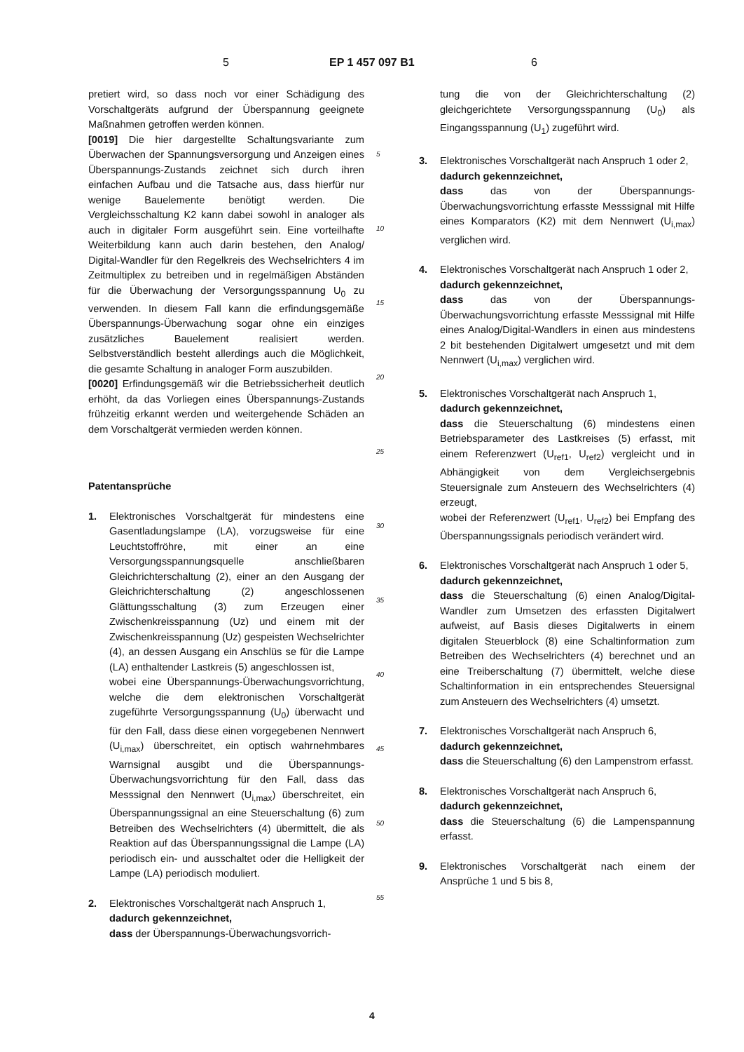5 EP 1 457 097 B1 6
pretiert wird, so dass noch vor einer Schädigung des Vorschaltgeräts aufgrund der Überspannung geeignete Maßnahmen getroffen werden können.
[0019] Die hier dargestellte Schaltungsvariante zum Überwachen der Spannungsversorgung und Anzeigen eines Überspannungs-Zustands zeichnet sich durch ihren einfachen Aufbau und die Tatsache aus, dass hierfür nur wenige Bauelemente benötigt werden. Die Vergleichsschaltung K2 kann dabei sowohl in analoger als auch in digitaler Form ausgeführt sein. Eine vorteilhafte Weiterbildung kann auch darin bestehen, den Analog/ Digital-Wandler für den Regelkreis des Wechselrichters 4 im Zeitmultiplex zu betreiben und in regelmäßigen Abständen für die Überwachung der Versorgungsspannung U<sub>0</sub> zu verwenden. In diesem Fall kann die erfindungsgemäße Überspannungs-Überwachung sogar ohne ein einziges zusätzliches Bauelement realisiert werden. Selbstverständlich besteht allerdings auch die Möglichkeit, die gesamte Schaltung in analoger Form auszubilden.
[0020] Erfindungsgemäß wir die Betriebssicherheit deutlich erhöht, da das Vorliegen eines Überspannungs-Zustands frühzeitig erkannt werden und weitergehende Schäden an dem Vorschaltgerät vermieden werden können.
Patentansprüche
1. Elektronisches Vorschaltgerät für mindestens eine Gasentladungslampe (LA), vorzugsweise für eine Leuchtstoffröhre, mit einer an eine Versorgungsspannungsquelle anschließbaren Gleichrichterschaltung (2), einer an den Ausgang der Gleichrichterschaltung (2) angeschlossenen Glättungsschaltung (3) zum Erzeugen einer Zwischenkreisspannung (Uz) und einem mit der Zwischenkreisspannung (Uz) gespeisten Wechselrichter (4), an dessen Ausgang ein Anschlüs se für die Lampe (LA) enthaltender Lastkreis (5) angeschlossen ist,
wobei eine Überspannungs-Überwachungsvorrichtung, welche die dem elektronischen Vorschaltgerät zugeführte Versorgungsspannung (U<sub>0</sub>) überwacht und für den Fall, dass diese einen vorgegebenen Nennwert (U<sub>i,max</sub>) überschreitet, ein optisch wahrnehmbares Warnsignal ausgibt und die Überspannungs-Überwachungsvorrichtung für den Fall, dass das Messsignal den Nennwert (U<sub>i,max</sub>) überschreitet, ein Überspannungssignal an eine Steuerschaltung (6) zum Betreiben des Wechselrichters (4) übermittelt, die als Reaktion auf das Überspannungssignal die Lampe (LA) periodisch ein- und ausschaltet oder die Helligkeit der Lampe (LA) periodisch moduliert.
2. Elektronisches Vorschaltgerät nach Anspruch 1,
dadurch gekennzeichnet,
dass der Überspannungs-Überwachungsvorrich-
5
10
15
20
25
30
35
40
45
50
55
tung die von der Gleichrichterschaltung (2) gleichgerichtete Versorgungsspannung (U<sub>0</sub>) als Eingangsspannung (U<sub>1</sub>) zugeführt wird.
3. Elektronisches Vorschaltgerät nach Anspruch 1 oder 2,
dadurch gekennzeichnet,
dass das von der Überspannungs-Überwachungsvorrichtung erfasste Messsignal mit Hilfe eines Komparators (K2) mit dem Nennwert (U<sub>i,max</sub>) verglichen wird.
4. Elektronisches Vorschaltgerät nach Anspruch 1 oder 2,
dadurch gekennzeichnet,
dass das von der Überspannungs-Überwachungsvorrichtung erfasste Messsignal mit Hilfe eines Analog/Digital-Wandlers in einen aus mindestens 2 bit bestehenden Digitalwert umgesetzt und mit dem Nennwert (U<sub>i,max</sub>) verglichen wird.
5. Elektronisches Vorschaltgerät nach Anspruch 1,
dadurch gekennzeichnet,
dass die Steuerschaltung (6) mindestens einen Betriebsparameter des Lastkreises (5) erfasst, mit einem Referenzwert (U<sub>ref1</sub>, U<sub>ref2</sub>) vergleicht und in Abhängigkeit von dem Vergleichsergebnis Steuersignale zum Ansteuern des Wechselrichters (4) erzeugt,
wobei der Referenzwert (U<sub>ref1</sub>, U<sub>ref2</sub>) bei Empfang des Überspannungssignals periodisch verändert wird.
6. Elektronisches Vorschaltgerät nach Anspruch 1 oder 5,
dadurch gekennzeichnet,
dass die Steuerschaltung (6) einen Analog/Digital-Wandler zum Umsetzen des erfassten Digitalwert aufweist, auf Basis dieses Digitalwerts in einem digitalen Steuerblock (8) eine Schaltinformation zum Betreiben des Wechselrichters (4) berechnet und an eine Treiberschaltung (7) übermittelt, welche diese Schaltinformation in ein entsprechendes Steuersignal zum Ansteuern des Wechselrichters (4) umsetzt.
7. Elektronisches Vorschaltgerät nach Anspruch 6,
dadurch gekennzeichnet,
dass die Steuerschaltung (6) den Lampenstrom erfasst.
8. Elektronisches Vorschaltgerät nach Anspruch 6,
dadurch gekennzeichnet,
dass die Steuerschaltung (6) die Lampenspannung erfasst.
9. Elektronisches Vorschaltgerät nach einem der Ansprüche 1 und 5 bis 8,
4